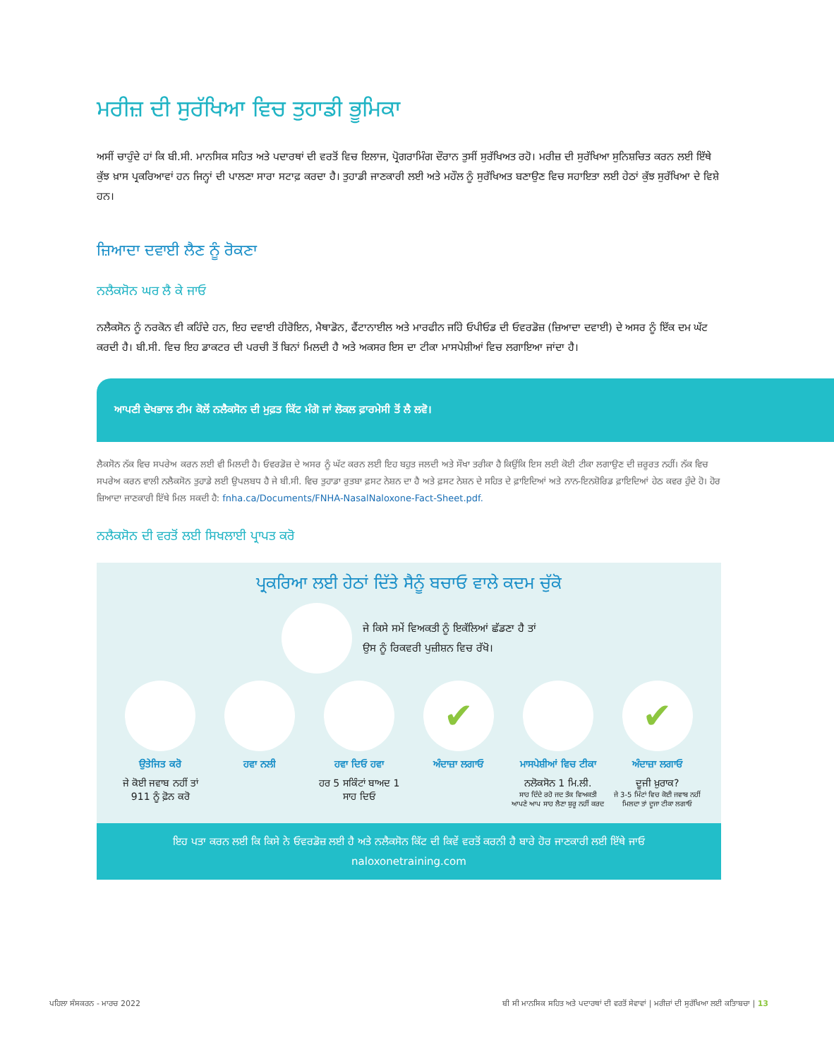ਮਰੀਜ਼ ਦੀ ਸੁਰੱਖਿਆ ਵਿਚ ਤੁਹਾਡੀ ਭੂਮਿਕਾ
ਅਸੀਂ ਚਾਹੁੰਦੇ ਹਾਂ ਕਿ ਬੀ.ਸੀ. ਮਾਨਸਿਕ ਸਹਿਤ ਅਤੇ ਪਦਾਰਥਾਂ ਦੀ ਵਰਤੋਂ ਵਿਚ ਇਲਾਜ, ਪ੍ਰੋਗਰਾਮਿੰਗ ਦੌਰਾਨ ਤੁਸੀਂ ਸੁਰੱਖਿਅਤ ਰਹੋ। ਮਰੀਜ਼ ਦੀ ਸੁਰੱਖਿਆ ਸੁਨਿਸ਼ਚਿਤ ਕਰਨ ਲਈ ਇੱਥੇ ਕੁੱਝ ਖ਼ਾਸ ਪ੍ਰਕਰਿਆਵਾਂ ਹਨ ਜਿਨ੍ਹਾਂ ਦੀ ਪਾਲਣਾ ਸਾਰਾ ਸਟਾਫ਼ ਕਰਦਾ ਹੈ। ਤੁਹਾਡੀ ਜਾਣਕਾਰੀ ਲਈ ਅਤੇ ਮਹੌਲ ਨੂੰ ਸੁਰੱਖਿਅਤ ਬਣਾਉਣ ਵਿਚ ਸਹਾਇਤਾ ਲਈ ਹੇਠਾਂ ਕੁੱਝ ਸੁਰੱਖਿਆ ਦੇ ਵਿਸ਼ੇ ਹਨ।
ਜ਼ਿਆਦਾ ਦਵਾਈ ਲੈਣ ਨੂੰ ਰੋਕਣਾ
ਨਲੈਕਸੋਨ ਘਰ ਲੈ ਕੇ ਜਾਓ
ਨਲੈਕਸੋਨ ਨੂੰ ਨਰਕੋਨ ਵੀ ਕਹਿੰਦੇ ਹਨ, ਇਹ ਦਵਾਈ ਹੀਰੋਇਨ, ਮੈਥਾਡੋਨ, ਫੈਂਟਾਨਾਈਲ ਅਤੇ ਮਾਰਫੀਨ ਜਹਿੇ ਓਪੀਓਡ ਦੀ ਓਵਰਡੋਜ਼ (ਜ਼ਿਆਦਾ ਦਵਾਈ) ਦੇ ਅਸਰ ਨੂੰ ਇੱਕ ਦਮ ਘੱਟ ਕਰਦੀ ਹੈ। ਬੀ.ਸੀ. ਵਿਚ ਇਹ ਡਾਕਟਰ ਦੀ ਪਰਚੀ ਤੋਂ ਬਿਨਾਂ ਮਿਲਦੀ ਹੈ ਅਤੇ ਅਕਸਰ ਇਸ ਦਾ ਟੀਕਾ ਮਾਸਪੇਸ਼ੀਆਂ ਵਿਚ ਲਗਾਇਆ ਜਾਂਦਾ ਹੈ।
ਆਪਣੀ ਦੇਖਭਾਲ ਟੀਮ ਕੋਲੋਂ ਨਲੈਕਸੋਨ ਦੀ ਮੁਫ਼ਤ ਕਿੱਟ ਮੰਗੋ ਜਾਂ ਲੋਕਲ ਫ਼ਾਰਮੇਸੀ ਤੋਂ ਲੈ ਲਵੋ।
ਲੈਕਸੋਨ ਨੱਕ ਵਿਚ ਸਪਰੇਅ ਕਰਨ ਲਈ ਵੀ ਮਿਲਦੀ ਹੈ। ਓਵਰਡੋਜ਼ ਦੇ ਅਸਰ ਨੂੰ ਘੱਟ ਕਰਨ ਲਈ ਇਹ ਬਹੁਤ ਜਲਦੀ ਅਤੇ ਸੌਖਾ ਤਰੀਕਾ ਹੈ ਕਿਉਂਕਿ ਇਸ ਲਈ ਕੋਈ ਟੀਕਾ ਲਗਾਉਣ ਦੀ ਜ਼ਰੂਰਤ ਨਹੀਂ। ਨੱਕ ਵਿਚ ਸਪਰੇਅ ਕਰਨ ਵਾਲੀ ਨਲੈਕਸੋਨ ਤੁਹਾਡੇ ਲਈ ਉਪਲਬਧ ਹੈ ਜੇ ਬੀ.ਸੀ. ਵਿਚ ਤੁਹਾਡਾ ਰੁਤਬਾ ਫ਼ਸਟ ਨੇਸ਼ਨ ਦਾ ਹੈ ਅਤੇ ਫ਼ਸਟ ਨੇਸ਼ਨ ਦੇ ਸਹਿਤ ਦੇ ਫ਼ਾਇਦਿਆਂ ਅਤੇ ਨਾਨ-ਇਨਸ਼ੋਰਿਡ ਫ਼ਾਇਦਿਆਂ ਹੇਠ ਕਵਰ ਹੁੰਦੇ ਹੋ। ਹੋਰ ਜ਼ਿਆਦਾ ਜਾਣਕਾਰੀ ਇੱਥੇ ਮਿਲ ਸਕਦੀ ਹੈ: fnha.ca/Documents/FNHA-NasalNaloxone-Fact-Sheet.pdf.
ਨਲੈਕਸੋਨ ਦੀ ਵਰਤੋਂ ਲਈ ਸਿਖਲਾਈ ਪ੍ਰਾਪਤ ਕਰੋ
ਪ੍ਰਕਰਿਆ ਲਈ ਹੇਠਾਂ ਦਿੱਤੇ ਸੈਨੂੰ ਬਚਾਓ ਵਾਲੇ ਕਦਮ ਚੁੱਕੋ
ਜੇ ਕਿਸੇ ਸਮੇਂ ਵਿਅਕਤੀ ਨੂੰ ਇਕੱਲਿਆਂ ਛੱਡਣਾ ਹੈ ਤਾਂ
ਉਸ ਨੂੰ ਰਿਕਵਰੀ ਪੁਜ਼ੀਸ਼ਨ ਵਿਚ ਰੱਖੋ।
ਉਤੇਜਿਤ ਕਰੋ
ਜੇ ਕੋਈ ਜਵਾਬ ਨਹੀਂ ਤਾਂ
911 ਨੂੰ ਫ਼ੋਨ ਕਰੋ
ਹਵਾ ਨਲੀ ਹਵਾ ਦਿਓ ਹਵਾ
ਹਰ 5 ਸਕਿੰਟਾਂ ਬਾਅਦ 1
ਸਾਹ ਦਿਓ
✔
ਅੰਦਾਜ਼ਾ ਲਗਾਓ
ਮਾਸਪੇਸ਼ੀਆਂ ਵਿਚ ਟੀਕਾ
ਨਲੋਕਸੋਨ 1 ਮਿ.ਲੀ.
ਸਾਹ ਦਿੰਦੇ ਰਹੋ ਜਦ ਤੱਕ ਵਿਅਕਤੀ ਆਪਣੇ ਆਪ ਸਾਹ ਲੈਣਾ ਸ਼ੁਰੂ ਨਹੀਂ ਕਰਦ
✔
ਅੰਦਾਜ਼ਾ ਲਗਾਓ
ਦੂਜੀ ਖ਼ੁਰਾਕ?
ਜੇ 3-5 ਮਿੰਟਾਂ ਵਿਚ ਕੋਈ ਜਵਾਬ ਨਹੀਂ ਮਿਲਦਾ ਤਾਂ ਦੂਜਾ ਟੀਕਾ ਲਗਾਓ
ਇਹ ਪਤਾ ਕਰਨ ਲਈ ਕਿ ਕਿਸੇ ਨੇ ਓਵਰਡੋਜ਼ ਲਈ ਹੈ ਅਤੇ ਨਲੈਕਸੋਨ ਕਿੱਟ ਦੀ ਕਿਵੇਂ ਵਰਤੋਂ ਕਰਨੀ ਹੈ ਬਾਰੇ ਹੋਰ ਜਾਣਕਾਰੀ ਲਈ ਇੱਥੇ ਜਾਓ
naloxonetraining.com
ਪਹਿਲਾ ਸੰਸਕਰਨ - ਮਾਰਚ 2022 ਬੀ ਸੀ ਮਾਨਸਿਕ ਸਹਿਤ ਅਤੇ ਪਦਾਰਥਾਂ ਦੀ ਵਰਤੋਂ ਸੇਵਾਵਾਂ | ਮਰੀਜ਼ਾਂ ਦੀ ਸੁਰੱਖਿਆ ਲਈ ਕਤਿਾਬਚਾ | 13